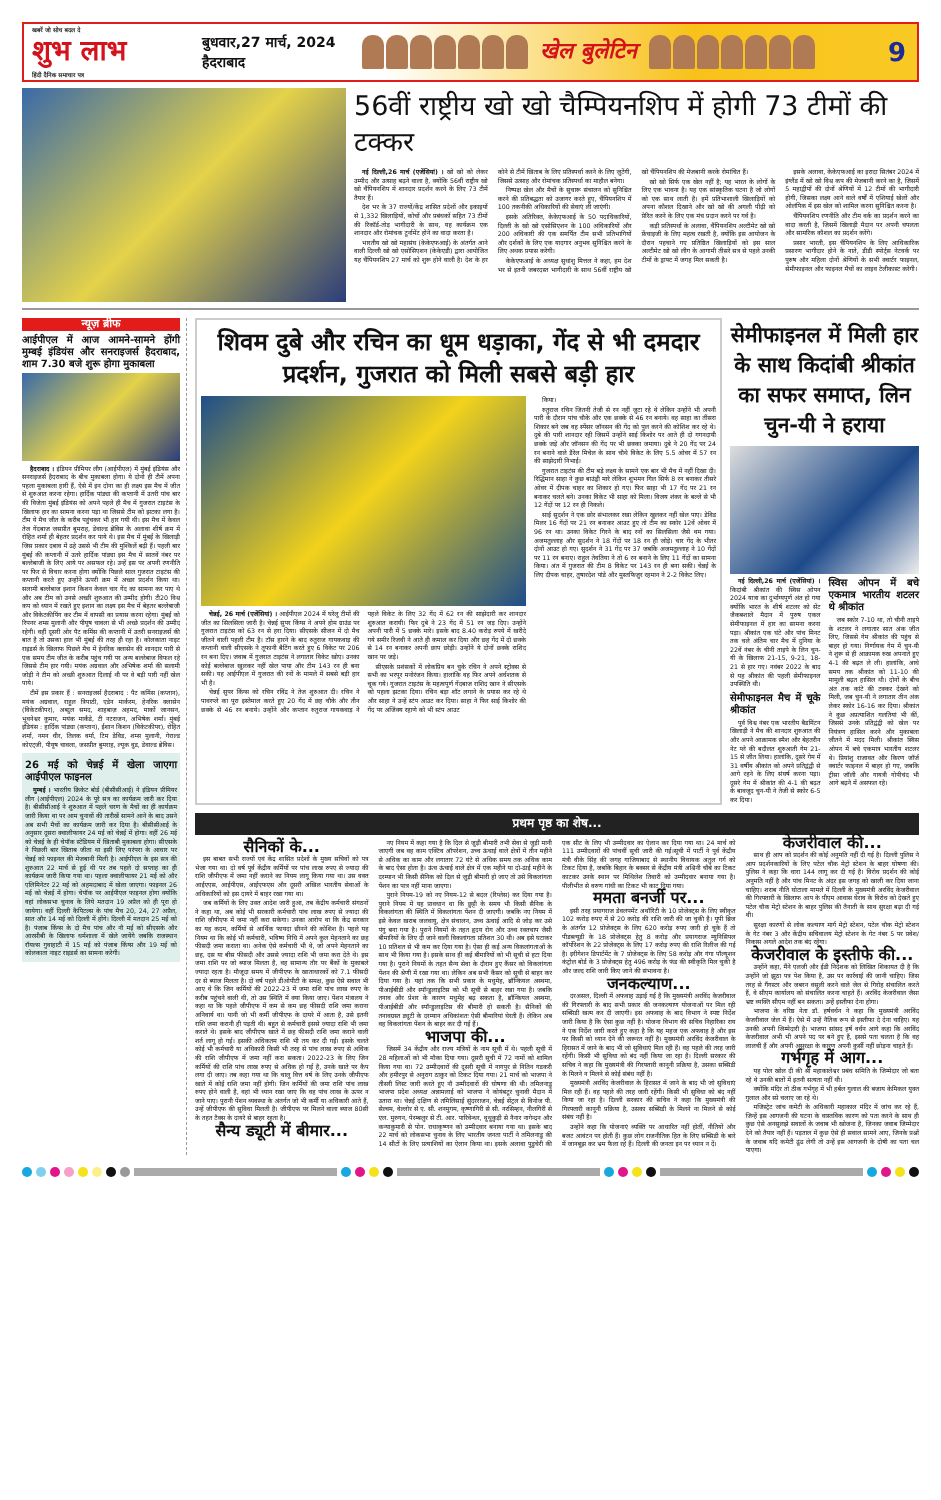खबरें जो सोच बदल दे
शुभ लाभ
हिंदी दैनिक समाचार पत्र
बुधवार,27 मार्च, 2024
हैदराबाद
खेल बुलेटिन
9
56वीं राष्ट्रीय खो खो चैम्पियनशिप में होगी 73 टीमों की टक्कर
नई दिल्ली,26 मार्च (एजेंसियां) । खो खो को लेकर उम्मीद और उत्साह बढ़ने वाला है, क्योंकि 56वीं राष्ट्रीय खो खो चैंपियनशिप में शानदार प्रदर्शन करने के लिए 73 टीमें तैयार हैं।
देश भर के 37 राज्यों/केंद्र शासित प्रदेशों और इकाइयों से 1,332 खिलाड़ियों, कोचों और प्रबंधकों सहित 73 टीमों की रिकॉर्ड-तोड़ भागीदारी के साथ, यह कार्यक्रम एक शानदार और रोमांचक टूर्नामेंट होने का वादा करता है।
भारतीय खो खो महासंघ (केकेएफआई) के अंतर्गत आने वाली दिल्ली खो खो एसोसिएशन (केकेएडी) द्वारा आयोजित यह चैंपियनशिप 27 मार्च को शुरू होने वाली है। देश के हर कोने से टीमें खिताब के लिए प्रतिस्पर्धा करने के लिए जुटेंगी, जिससे उत्साह और रोमांचक प्रतिस्पर्धा का माहौल बनेगा।
निष्पक्ष खेल और मैचों के सुचारू संचालन को सुनिश्चित करने की प्रतिबद्धता को उजागर करते हुए, चैंपियनशिप में 100 तकनीकी अधिकारियों की सेवाएं ली जाएंगी।
इसके अतिरिक्त, केकेएफआई के 50 पदाधिकारियों, दिल्ली के खो खो एसोसिएशन के 100 अधिकारियों और 200 अधिकारी की एक समर्पित टीम सभी प्रतिभागियों और दर्शकों के लिए एक यादगार अनुभव सुनिश्चित करने के लिए अथक प्रयास करेगी।
केकेएफआई के अध्यक्ष सुधांशु मित्तल ने कहा, हम देश भर से इतनी जबरदस्त भागीदारी के साथ 56वीं राष्ट्रीय खो खो चैंपियनशिप की मेजबानी करके रोमांचित हैं।
खो खो सिर्फ एक खेल नहीं है; यह भारत के लोगों के लिए एक भावना है। यह एक सांस्कृतिक घटना है जो लोगों को एक साथ लाती है। हमें प्रतिभाशाली खिलाड़ियों को अपना कौशल दिखाने और खो खो की अगली पीढ़ी को प्रेरित करने के लिए एक मंच प्रदान करने पर गर्व है।
कड़ी प्रतिस्पर्धा के अलावा, चैंपियनशिप अल्टीमेट खो खो फ्रेंचाइजी के लिए महत्व रखती है, क्योंकि इस आयोजन के दौरान पहचाने गए प्रतिष्ठित खिलाड़ियों को इस साल अल्टीमेट खो खो लीग के आगामी तीसरे सत्र से पहले उनकी टीमों के ड्राफ्ट में जगह मिल सकती है।
इसके अलावा, केकेएफआई का इरादा सितंबर 2024 में इंग्लैंड में खो खो विश्व कप की मेजबानी करने का है, जिसमें 5 महाद्वीपों की दोनों श्रेणियों में 12 टीमों की भागीदारी होगी, जिसका लक्ष्य आने वाले वर्षों में एशियाई खेलों और ओलंपिक में इस खेल को शामिल करना सुनिश्चित करना है।
चैंपियनशिप रणनीति और टीम वर्क का प्रदर्शन करने का वादा करती है, जिसमें खिलाड़ी मैदान पर अपनी चपलता और सामरिक कौशल का प्रदर्शन करेंगे।
प्रसार भारती, इस चैंपियनशिप के लिए आधिकारिक प्रसारण भागीदार होने के नाते, डीडी स्पोर्ट्स नेटवर्क पर पुरुष और महिला दोनों श्रेणियों के सभी क्वार्टर फाइनल, सेमीफाइनल और फाइनल मैचों का लाइव टेलीकास्ट करेगी।
न्यूज़ ब्रीफ
आईपीएल में आज आमने-सामने होंगी मुम्बई इंडियंस और सनराइजर्स हैदराबाद, शाम 7.30 बजे शुरू होगा मुकाबला
हैदराबाद । इंडियन प्रीमियर लीग (आईपीएल) में मुंबई इंडियंस और सनराइजर्स हैदराबाद के बीच मुकाबला होगा। ये दोनो ही टीमें अपना पहला मुकाबला हारी हैं, ऐसे में इन दोना का ही लक्ष्य इस मैच में जीत से शुरुआत करना रहेगा। हार्दिक पांड्या की कप्तानी में उतरी पांच बार की विजेता मुंबई इंडियंस को अपने पहले ही मैच में गुजरात टाइटंस के खिलाफ हार का सामना करना पड़ा था जिससे टीम को झटका लगा है। टीम ये मैच जीत के करीब पहुंचकर भी हार गयी थी। इस मैच में केवल तेज गेंदबाज जसप्रीत बुमराह, डेवाल्ड ब्रेविस के अलावा शीर्ष क्रम में रोहित शर्मा ही बेहतर प्रदर्शन कर पाये थे। इस मैच में मुंबई के खिलाड़ी जिस प्रकार दबाव में ढहे उससे भी टीम की मुश्किलें बढ़ी हैं। पहली बार मुंबई की कप्तानी में उतरे हार्दिक पांड्या इस मैच में सातवें नंबर पर बल्लेबाजी के लिए आये पर असफल रहे। उन्हें इस पर अपनी रणनीति पर फिर से विचार करना होगा क्योंकि पिछले साल गुजरात टाइटंस की कप्तानी करते हुए उन्होंने ऊपरी क्रम में अच्छा प्रदर्शन किया था। सलामी बल्लेबाज इशान किशन केवल चार गेंद का सामना कर पाए थे और अब टीम को उनसे अच्छी शुरुआत की उम्मीद होगी। टी20 विश्व कप को ध्यान में रखते हुए इशान का लक्ष्य इस मैच में बेहतर बल्लेबाजी और विकेटकीपिंग कर टीम में वापसी का प्रयास करना रहेगा। मुंबई को रिपनर शम्स मुलानी और पीयूष चावला से भी अच्छे प्रदर्शन की उम्मीद रहेगी। वहीं दूसरी ओर पैट कमिंस की कप्तानी में उतरी सनराइजर्स की बात है तो उसका हाल भी मुंबई की तरह ही रहा है। कोलकाता नाइट राइडर्स के खिलाफ पिछले मैच में हेनरिक क्लासेन की शानदार पारी से एक समय टीम जीत के करीब पहुंच गयी पर अन्य बल्लेबाज विफल रहे जिससे टीम हार गयी। मयंक अग्रवाल और अभिषेक शर्मा की सलामी जोड़ी ने टीम को अच्छी शुरुआत दिलाई थी पर वे बड़ी पारी नहीं खेल पाये।
टीमें इस प्रकार हैं : सनराइजर्स हैदराबाद : पैट कमिंस (कप्तान), मयंक अग्रवाल, राहुल त्रिपाठी, एडेन मार्करम, हेनरिक क्लासेन (विकेटकीपर), अब्दुल समद, शाहबाज़ अहमद, मार्को जानसन, भुवनेश्वर कुमार, मयंक मार्कंडे, टी नटराजन, अभिषेक शर्मा। मुंबई इंडियंस : हार्दिक पांड्या (कप्तान), ईशान किशन (विकेटकीपर), रोहित शर्मा, नमन धीर, तिलक वर्मा, टिम डेविड, शम्स मुलानी, गेराल्ड कोएट्जी, पीयूष चावला, जसप्रीत बुमराह, ल्यूक वुड, डेवाल्ड ब्रेविस।
26 मई को चेन्नई में खेला जाएगा आईपीएल फाइनल
मुम्बई । भारतीय क्रिकेट बोर्ड (बीसीसीआई) ने इंडियन प्रीमियर लीग (आईपीएल) 2024 के पूरे सत्र का कार्यक्रम जारी कर दिया है। बीसीसीआई ने शुरुआत में पहले चरण के मैचों का ही कार्यक्रम जारी किया था पर आम चुनावों की तारीखें सामने आने के बाद उसने अब सभी मैचों का कार्यक्रम जारी कर दिया है। बीसीसीआई के अनुसार दूसरा क्वालीफायर 24 मई को चेन्नई में होगा। वहीं 26 मई को चेन्नई के ही चेपॉक स्टेडियम में खिताबी मुकाबला होगा। सीएसके ने पिछली बार खिताब जीता था इसी लिए परंपरा के आधार पर चेन्नई को फाइनल की मेजबानी मिली है। आईपीएल के इस सत्र की शुरुआत 22 मार्च से हुई थी पर तब पहले दो सप्ताह का ही कार्यक्रम जारी किया गया था। पहला क्वालीफायर 21 मई को और एलिमिनेटर 22 मई को अहमदाबाद में खेला जाएगा। फाइनल 26 मई को चेन्नई में होगा। चेपॉक पर आईपीएल फाइनल होगा क्योंकि वहां लोकसभा चुनाव के लिये मतदान 19 अप्रैल को ही पूरा हो जायेगा। वहीं दिल्ली कैपिटल्स के पांच मैच 20, 24, 27 अप्रैल, सात और 14 मई को दिल्ली में होंगे। दिल्ली में मतदान 25 मई को है। पंजाब किंग्स के दो मैच पांच और नौ मई को सीएसके और आरसीबी के खिलाफ धर्मशाला में खेले जायेंगे जबकि राजस्थान रॉयल्स गुवाहाटी में 15 मई को पंजाब किंग्स और 19 मई को कोलकाता नाइट राइडर्स का सामना करेगी।
शिवम दुबे और रचिन का धूम धड़ाका, गेंद से भी दमदार प्रदर्शन, गुजरात को मिली सबसे बड़ी हार
चेन्नई, 26 मार्च (एजेंसियां) । आईपीएल 2024 में घरेलू टीमों की जीत का सिलसिला जारी है। चेन्नई सुपर किंग्स ने अपने होम ग्राउंड पर गुजरात टाइटंस को 63 रन से हरा दिया। सीएसके सीजन में दो मैच जीतने वाली पहली टीम है। टॉस हारने के बाद रुतुराज गायकवाड़ की कप्तानी वाली सीएसके ने तूफानी बैटिंग करते हुए 6 विकेट पर 206 रन बना दिए। जवाब में गुजरात टाइटंस ने लगातार विकेट खोए। उनका कोई बल्लेबाज खुलकर नहीं खेल पाया और टीम 143 रन ही बना सकी। यह आईपीएल में गुजरात की रनों के मामले में सबसे बड़ी हार भी है।
चेन्नई सुपर किंग्स को रचिन रविंद्र ने तेज शुरुआत दी। रचिन ने पावरप्ले का पूरा इस्तेमाल करते हुए 20 गेंद में छह चौके और तीन छक्के से 46 रन बनाये। उन्होंने और कप्तान रुतुराज गायकवाड़ ने पहले विकेट के लिए 32 गेंद में 62 रन की साझेदारी कर शानदार शुरुआत करायी। फिर दुबे ने 23 गेंद में 51 रन जड़ दिए। उन्होंने अपनी पारी में 5 छक्के मारे। इसके बाद 8.40 करोड़ रुपये में खरीदे गये समीर रिजवी ने आते ही कमाल कर दिया और छह गेंद में दो छक्के से 14 रन बनाकर अपनी छाप छोड़ी। उन्होंने ये दोनों छक्के राशिद खान पर जड़े।
सीएसके प्रशंसकों में लोकप्रिय बन चुके रचिन ने अपने स्ट्रोक्स से सभी का भरपूर मनोरंजन किया। हालांकि वह फिर अपने अर्धशतक से चूक गये। गुजरात टाइटंस के महत्वपूर्ण गेंदबाज राशिद खान ने सीएसके को पहला झटका दिया। रचिन बड़ा शॉट लगाने के प्रयास कर रहे थे और साहा ने उन्हें स्टंप आउट कर दिया। साहा ने फिर साई किशोर की गेंद पर अजिंक्य रहाणे को भी स्टंप आउट
किया।
रुतुराज रचिन जितनी तेजी से रन नहीं जुटा रहे थे लेकिन उन्होंने भी अपनी पारी के दौरान पांच चौके और एक छक्के से 46 रन बनाये। वह साहा का तीसरा शिकार बने जब वह स्पेंसर जॉनसन की गेंद को पुल करने की कोशिश कर रहे थे। दुबे की पारी शानदार रही जिसमें उन्होंने साई किशोर पर आते ही दो गगनदायी छक्के जड़े और जॉनसन की गेंद पर भी छक्का जमाया। दुबे ने 20 गेंद पर 24 रन बनाने वाले डैरेल मिचेल के साथ चौथे विकेट के लिए 5.5 ओवर में 57 रन की साझेदारी निभाई।
गुजरात टाइटंस की टीम बड़े लक्ष्य के सामने एक बार भी मैच में नहीं दिखा दी। रिद्धिमान साहा ने कुछ बाउंड्री मारे लेकिन शुभमन गिल सिर्फ 8 रन बनाकर तीसरे ओवर में दीपक चाहर का शिकार हो गए। फिर साहा भी 17 गेंद पर 21 रन बनाकर चलते बने। उनका विकेट भी साहा को मिला। विजय शंकर के बल्ले से भी 12 गेंदों पर 12 रन ही निकले।
साई सुदर्शन ने एक छोर संभालकर रखा लेकिन खुलकर नहीं खेल पाए। डेविड मिलर 16 गेंदों पर 21 रन बनाकर आउट हुए तो टीम का स्कोर 12वें ओवर में 96 रन था। उनका विकेट गिरने के बाद रनों का सिलसिला जैसे थम गया। अजमतुल्लाह और सुदर्शन ने 18 गेंदों पर 18 रन ही जोड़े। चार गेंद के भीतर दोनों आउट हो गए। सुदर्शन ने 31 गेंद पर 37 जबकि अजमतुल्लाह ने 10 गेंदों पर 11 रन बनाए। राहुल तेवतिया ने तो 6 रन बनाने के लिए 11 गेंदों का सामना किया। अंत में गुजरात की टीम 8 विकेट पर 143 रन ही बना सकी। चेन्नई के लिए दीपक चाहर, तुषारदेश पांडे और मुस्तफिजुर रहमान ने 2-2 विकेट लिए।
सेमीफाइनल में मिली हार के साथ किदांबी श्रीकांत का सफर समाप्त, लिन चुन-यी ने हराया
नई दिल्ली,26 मार्च (एजेंसियां) । किदांबी श्रीकांत की स्विस ओपन 2024 यात्रा का दुर्भाग्यपूर्ण अंत हो गया क्योंकि भारत के शीर्ष शटलर को सेंट जैकबशाले मैदान में पुरुष एकल सेमीफाइनल में हार का सामना करना पड़ा। श्रीकांत एक घंटे और पांच मिनट तक चले अंतिम चार मैच में दुनिया के 22वें नंबर के चीनी ताइपे के लिन चुन-यी के खिलाफ 21-15, 9-21, 18-21 से हार गए। नवंबर 2022 के बाद से यह श्रीकांत की पहली सेमीफाइनल उपस्थिति थी।
सेमीफाइनल मैच में चूके श्रीकांत
पूर्व विश्व नंबर एक भारतीय बैडमिंटन खिलाड़ी ने मैच की शानदार शुरुआत की और अपने आक्रामक स्मैश और बेहतरीन नेट प्ले की बदौलत शुरुआती गेम 21-15 से जीत लिया। हालांकि, दूसरे गेम में 31 वर्षीय श्रीकांत को अपने प्रतिद्वंद्वी से आगे रहने के लिए संघर्ष करना पड़ा। दूसरे गेम में श्रीकांत की 4-1 की बढ़त के बावजूद चुन-यी ने तेजी से स्कोर 6-5 कर दिया।
स्विस ओपन में बचे एकमात्र भारतीय शटलर थे श्रीकांत
जब स्कोर 7-10 था, तो चीनी ताइपे के शटलर ने लगातार सात अंक जीत लिए, जिससे गेम श्रीकांत की पहुंच से बाहर हो गया। निर्णायक गेम में चुन-यी ने शुरू से ही आक्रामक रुख अपनाते हुए 4-1 की बढ़त ले ली। हालांकि, आधे समय तक श्रीकांत को 11-10 की मामूली बढ़त हासिल थी। दोनों के बीच अंत तक कांटे की टक्कर देखने को मिली, जब चुन-यी ने लगातार तीन अंक लेकर स्कोर 16-16 कर दिया। श्रीकांत ने कुछ अप्रत्याशित गलतियां भी कीं, जिससे उनके प्रतिद्वंद्वी को खेल पर नियंत्रण हासिल करने और मुकाबला जीतने में मदद मिली। श्रीकांत स्विस ओपन में बचे एकमात्र भारतीय शटलर थे। प्रियांशु राजावत और किरण जॉर्ज क्वार्टर फाइनल में बाहर हो गए, जबकि ट्रीसा जॉली और गायत्री गोपीचंद भी आगे बढ़ने में असफल रहे।
प्रथम पृष्ठ का शेष...
सैनिकों के...
इस बाबत सभी राज्यों एवं केंद्र शासित प्रदेशों के मुख्य सचिवों को पत्र भेजा गया था। दो वर्ष पूर्व केंद्रीय कर्मियों पर पांच लाख रुपए से ज्यादा की राशि जीपीएफ में जमा नहीं कराने का नियम लागू किया गया था। उस वक्त आईएएस, आईपीएस, आईएफएस और दूसरी अखिल भारतीय सेवाओं के अधिकारियों को इस दायरे में बाहर रखा गया था।
जब कर्मियों के लिए उक्त आदेश जारी हुआ, तब केंद्रीय कर्मचारी संगठनों ने कहा था, अब कोई भी सरकारी कर्मचारी पांच लाख रुपए से ज्यादा की राशि जीपीएफ में जमा नहीं करा सकेगा। उनका आरोप था कि केंद्र सरकार का यह कदम, कर्मियों से आर्थिक फायदा छीनने की कोशिश है। पहले यह नियम था कि कोई भी कर्मचारी, भविष्य निधि में अपने कुल मेहनताने का छह फीसदी जमा कराता था। अनेक ऐसे कर्मचारी भी थे, जो अपने मेहनताने का छह, दस या बीस फीसदी और उससे ज्यादा राशि भी जमा करा देते थे। इस जमा राशि पर जो ब्याज मिलता है, वह सामान्य तौर पर बैंकों के मुकाबले ज्यादा रहता है। मौजूदा समय में जीपीएफ के खाताधारकों को 7.1 फीसदी दर से ब्याज मिलता है। दो वर्ष पहले डीओपीटी के समक्ष, कुछ ऐसे सवाल भी आए थे कि जिन कर्मियों की 2022-23 में जमा राशि पांच लाख रुपए के करीब पहुंचने वाली थी, तो उस स्थिति में क्या किया जाए। पेंशन मंत्रालय ने कहा था कि पहले जीपीएफ में कम से कम छह फीसदी राशि जमा कराना अनिवार्य था। यानी जो भी कर्मी जीपीएफ के दायरे में आता है, उसे इतनी राशि जमा करानी ही पड़ती थी। बहुत से कर्मचारी इससे ज्यादा राशि भी जमा कराते थे। इसके बाद जीपीएफ खाते में छह फीसदी राशि जमा कराने वाली शर्त लागू हो गई। इसकी अधिकतम राशि भी तय कर दी गई। इसके चलते कोई भी कर्मचारी या अधिकारी किसी भी तरह से पांच लाख रुपए से अधिक की राशि जीपीएफ में जमा नहीं करा सकता। 2022-23 के लिए जिन कर्मियों की राशि पांच लाख रुपए से अधिक हो गई है, उनके खाते पर कैप लगा दी जाए। तब कहा गया था कि चालू वित्त वर्ष के लिए उनके जीपीएफ खाते में कोई राशि जमा नहीं होगी। जिन कर्मियों की जमा राशि पांच लाख रुपए होने वाली है, वहां भी ध्यान रखा जाए कि वह पांच लाख के ऊपर न जाने पाए। पुरानी पेंशन व्यवस्था के अंतर्गत जो भी कर्मी या अधिकारी आते हैं, उन्हें जीपीएफ की सुविधा मिलती है। जीपीएफ पर मिलने वाला ब्याज 80सी के तहत टैक्स के दायरे से बाहर रहता है।
सैन्य ड्यूटी में बीमार...
नए नियम में कहा गया है कि दिल से जुड़ी बीमारी तभी सेवा से जुड़ी मानी जाएगी जब वह काम एक्टिव ऑपरेशन, उच्च ऊंचाई वाले क्षेत्रों में तीन महीने से अधिक का काम और लगातार 72 घंटे से अधिक समय तक अधिक काम के बाद ऐसा होता है। ऊंच ऊंचाई वाले क्षेत्र में एक महीने या दो-ढाई महीने के दरम्यान भी किसी सैनिक को दिल से जुड़ी बीमारी हो जाए तो उसे विकलांगता पेंशन का पात्र नहीं माना जाएगा।
पुराने नियम-19 को नए नियम-12 से बदल (रिप्लेस) कर दिया गया है। पुराने नियम में यह प्रावधान था कि छुट्टी के समय भी किसी सैनिक के विकलांगता की स्थिति में विकलांगता पेंशन दी जाएगी। जबकि नए नियम में इसे केवल खराब जलवायु, क्षेत्र संचालन, उच्च ऊंचाई आदि से जोड़ कर उसे पंगु बना गया है। पुराने नियमों के तहत हृदय रोग और उच्च रक्तचाप जैसी बीमारियों के लिए दी जाने वाली विकलांगता प्रतिशत 30 थी। अब इसे घटाकर 10 प्रतिशत से भी कम कर दिया गया है। ऐसा ही कई अन्य विकलांगताओं के साथ भी किया गया है। इसके साथ ही कई बीमारियों को भी सूची से हटा दिया गया है। पुराने नियमों के तहत सैन्य सेवा के दौरान हुए कैंसर को विकलांगता पेंशन की श्रेणी में रखा गया था। लेकिन अब सभी कैंसर को सूची से बाहर कर दिया गया है। यहां तक कि सभी प्रकार के मधुमेह, ब्रॉन्कियल अस्थमा, पीआईबीडी और स्पॉन्डुलाइटिस को भी सूची से बाहर रखा गया है। जबकि तनाव और प्रेशर के कारण मधुमेह बढ़ सकता है, ब्रॉन्कियल अस्थमा, पीआईबीडी और स्पॉन्डुलाइटिस की बीमारी हो सकती है। सैनिकों की तनावग्रस्त ड्यूटी के दरम्यान अधिकांशतः ऐसी बीमारियां घेरती हैं। लेकिन अब वह विकलांगता पेंशन के बाहर कर दी गई हैं।
भाजपा की...
जिसमें 34 केंद्रीय और राज्य मंत्रियों के नाम सूची में थे। पहली सूची में 28 महिलाओं को भी मौका दिया गया। दूसरी सूची में 72 नामों को शामिल किया गया था। 72 उम्मीदवारों की दूसरी सूची में नागपुर से नितिन गडकरी और हमीरपुर से अनुराग ठाकुर को टिकट दिया गया। 21 मार्च को भाजपा ने तीसरी लिस्ट जारी करते हुए नौ उम्मीदवारों की घोषणा की थी। तमिलनाडु भाजपा प्रदेश अध्यक्ष अन्नामलाई को भाजपा ने कोयंबटूर चुनावी मैदान में उतारा था। चेन्नई दक्षिण से तमिलिसाई सुंदरराजन, चेन्नई सेंट्रल से विनोज पी. सेल्वम, वेल्लोर से ए. सी. शनमुगम, कृष्णागिरी से सी. नरसिम्हन, नीलगिरी से एल. मुरुगन, पेरम्बलुर से टी. आर. पारिवेन्धर, थुथुकुड़ी से नैनार नागेन्द्रन और कन्याकुमारी से पोन. राधाकृष्णन को उम्मीदवार बनाया गया था। इसके बाद 22 मार्च को लोकसभा चुनाव के लिए भारतीय जनता पार्टी ने तमिलनाडु की 14 सीटों के लिए प्रत्याशियों का ऐलान किया था। इसके अलावा पुडुचेरी की एक सीट के लिए भी उम्मीदवार का ऐलान कर दिया गया था। 24 मार्च को 111 उम्मीदवारों की पांचवीं सूची जारी की गई।सूची में पार्टी ने पूर्व केंद्रीय मंत्री वीके सिंह की जगह गाजियाबाद से स्थानीय विधायक अतुल गर्ग को टिकट दिया है, जबकि बिहार के बक्सर से केंद्रीय मंत्री अश्विनी चौबे का टिकट काटकर उनके स्थान पर मिथिलेश तिवारी को उम्मीदवार बनाया गया है। पीलीभीत से वरुण गांधी का टिकट भी काट दिया गया।
ममता बनर्जी पर...
इसी तरह प्रयागराज डेवलपमेंट अथॉरिटी के 10 प्रोजेक्ट्स के लिए स्वीकृत 102 करोड़ रुपए में से 20 करोड़ की राशि जारी की जा चुकी है। यूपी ब्रिज के अंतर्गत 12 प्रोजेक्ट्स के लिए 620 करोड़ रुपए जारी हो चुके हैं तो पीडब्ल्यूडी के 18 प्रोजेक्ट्स हेतु 8 करोड़ और प्रयागराज म्युनिसिपल कॉर्पोरेशन के 22 प्रोजेक्ट्स के लिए 17 करोड़ रुपए की राशि रिलीज की गई है। इरीगेशन डिपार्टमेंट के 7 प्रोजेक्ट्स के लिए 58 करोड़ और गंगा पॉल्यूशन कंट्रोल बोर्ड के 3 प्रोजेक्ट्स हेतु 496 करोड़ के फंड की स्वीकृति मिल चुकी है और जल्द राशि जारी किए जाने की संभावना है।
जनकल्याण...
दरअसल, दिल्ली में अफवाह उड़ाई गई है कि मुख्यमंत्री अरविंद केजरीवाल की गिरफ्तारी के बाद सभी प्रकार की जनकल्याण योजनाओं पर मिल रही सब्सिडी खत्म कर दी जाएगी। इस अफवाह के बाद विभाग ने स्पष्ट निर्देश जारी किया है कि ऐसा कुछ नहीं है। योजना विभाग की सचिव निहारिका राय ने एक निर्देश जारी करते हुए कहा है कि यह महज एक अफवाह है और इस पर किसी को ध्यान देने की जरूरत नहीं है। मुख्यमंत्री अरविंद केजरीवाल के हिरासत में जाने के बाद भी जो सुविधाएं मिल रही हैं। वह पहले की तरह जारी रहेंगी। किसी भी सुविधा को बंद नहीं किया जा रहा है। दिल्ली सरकार की सचिव ने कहा कि मुख्यमंत्री की गिरफ्तारी कानूनी प्रक्रिया है, उसका सब्सिडी के मिलने न मिलने से कोई संबंध नहीं है।
मुख्यमंत्री अरविंद केजरीवाल के हिरासत में जाने के बाद भी जो सुविधाएं मिल रही हैं। वह पहले की तरह जारी रहेंगी। किसी भी सुविधा को बंद नहीं किया जा रहा है। दिल्ली सरकार की सचिव ने कहा कि मुख्यमंत्री की गिरफ्तारी कानूनी प्रक्रिया है, उसका सब्सिडी के मिलने ना मिलने से कोई संबंध नहीं है।
उन्होंने कहा कि योजनाएं व्यक्ति पर आधारित नहीं होतीं, नीतियों और बजट आवंटन पर होती हैं। कुछ लोग राजनीतिक हित के लिए सब्सिडी के बारे में जानबूझ कर भ्रम फैला रहे हैं। दिल्ली की जनता इन पर ध्यान न दें।
केजरीवाल की...
साथ ही आप को प्रदर्शन की कोई अनुमति नहीं दी गई है। दिल्ली पुलिस ने आप प्रदर्शनकारियों के लिए पटेल चौक मेट्रो स्टेशन के बाहर घोषणा की। पुलिस ने कहा कि धारा 144 लागू कर दी गई है। विरोध प्रदर्शन की कोई अनुमति नहीं है और पांच मिनट के अंदर इस जगह को खाली कर दिया जाना चाहिए। शराब नीति घोटाला मामले में दिल्ली के मुख्यमंत्री अरविंद केजरीवाल की गिरफ्तारी के खिलाफ आप के पीएम आवास घेराव के विरोध को देखते हुए पटेल चौक मेट्रो स्टेशन के बाहर पुलिस की तैनाती के साथ सुरक्षा बढ़ा दी गई थी।
सुरक्षा कारणों से लोक कल्याण मार्ग मेट्रो स्टेशन, पटेल चौक मेट्रो स्टेशन के गेट नंबर 3 और केंद्रीय सचिवालय मेट्रो स्टेशन के गेट नंबर 5 पर प्रवेश/निकास अगले आदेश तक बंद रहेगा।
केजरीवाल के इस्तीफे की...
उन्होंने कहा, मैंने एलजी और ईडी निदेशक को लिखित शिकायत दी है कि उन्होंने जो झूठा पत्र पेश किया है, उस पर कार्रवाई की जानी चाहिए। जिस तरह से गैंगस्टर और जबरन वसूली करने वाले जेल से गिरोह संचालित करते हैं, वे सीएम कार्यालय को संचालित करना चाहते हैं। अरविंद केजरीवाल जैसा भ्रष्ट व्यक्ति सीएम नहीं बन सकता। उन्हें इस्तीफा देना होगा।
भाजपा के वरिष्ठ नेता डॉ. हर्षवर्धन ने कहा कि मुख्यमंत्री अरविंद केजरीवाल जेल में हैं। ऐसे में उन्हें नैतिक रूप से इस्तीफा दे देना चाहिए। यह उनकी अपनी जिम्मेदारी है। भाजपा सांसद हर्ष वर्धन आगे कहा कि अरविंद केजरीवाल अभी भी अपने पद पर बने हुए हैं, इससे पता चलता है कि वह लालची हैं और अपनी असुरक्षा के कारण अपनी कुर्सी नहीं छोड़ना चाहते हैं।
गर्भगृह में आग...
यह पोल खोल दी की श्री महाकालेश्वर प्रबंध समिति के जिम्मेदार जो बता रहे थे उनकी बातों में इतनी सत्यता नहीं थी।
क्योंकि मंदिर तो ठीक गर्भगृह में भी हर्बल गुलाल की बजाय केमिकल युक्त गुलाल और स्प्रे चलाए जा रहे थे।
मजिस्ट्रेट जांच कमेटी के अधिकारी महाकाल मंदिर में जांच कर रहे हैं, जिन्हें इस आगजनी की घटना के वास्तविक कारण को पता करने के साथ ही कुछ ऐसे अनसुलझे सवालों के जवाब भी खोजना है, जिनका जवाब जिम्मेदार देने को तैयार नहीं हैं। पड़ताल में कुछ ऐसे ही सवाल सामने आए, जिनके प्रश्नों के जवाब यदि कमेटी ढूंढ लेगी तो उन्हें इस आगजनी के दोषी का पता चल पाएगा।